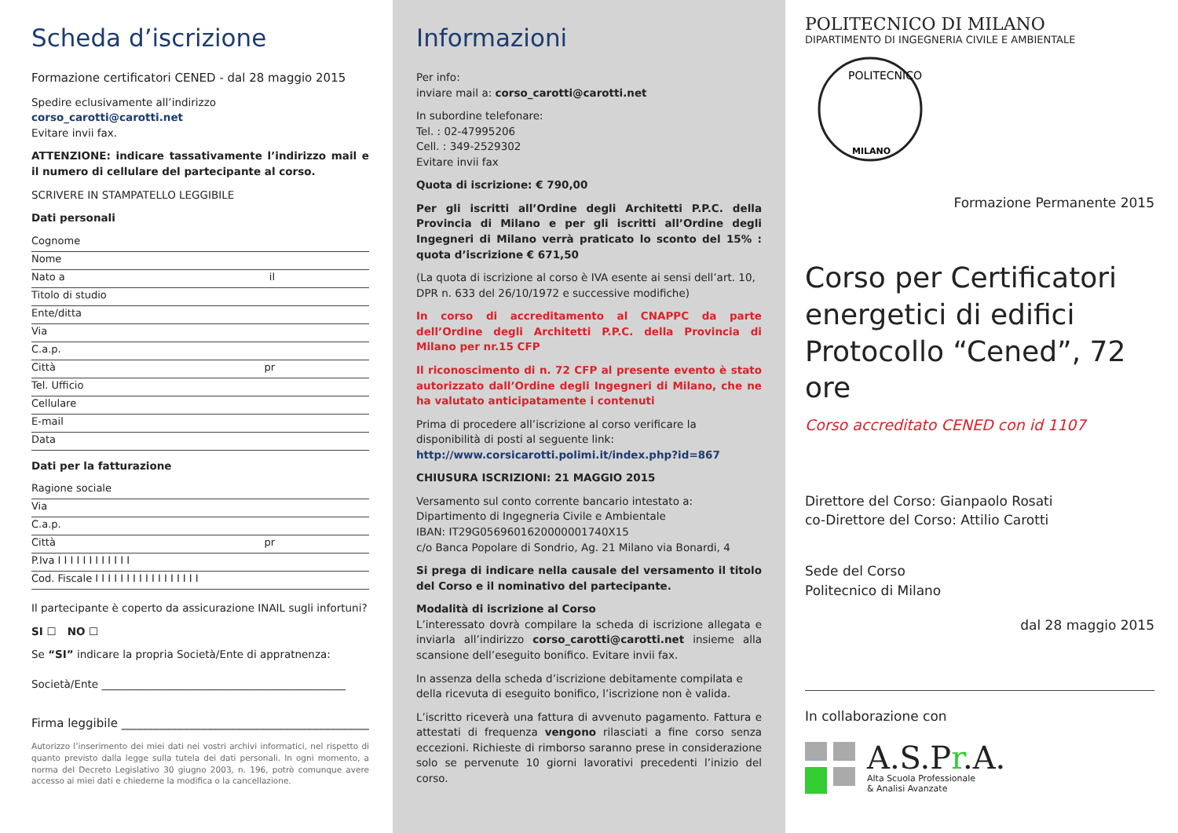Scheda d’iscrizione
Formazione certificatori CENED - dal 28 maggio 2015
Spedire eclusivamente all’indirizzo corso_carotti@carotti.net
Evitare invii fax.
ATTENZIONE: indicare tassativamente l’indirizzo mail e il numero di cellulare del partecipante al corso.
SCRIVERE IN STAMPATELLO LEGGIBILE
Dati personali
Cognome
Nome
Nato a il
Titolo di studio
Ente/ditta
Via
C.a.p.
Città pr
Tel. Ufficio
Cellulare
E-mail
Data
Dati per la fatturazione
Ragione sociale
Via
C.a.p.
Città pr
P.Iva I I I I I I I I I I I I
Cod. Fiscale I I I I I I I I I I I I I I I I I
Il partecipante è coperto da assicurazione INAIL sugli infortuni?
SI ☐ NO ☐
Se “SI” indicare la propria Società/Ente di appratnenza:
Società/Ente ______________________________________________
Firma leggibile __________________________________________
Autorizzo l’inserimento dei miei dati nei vostri archivi informatici, nel rispetto di quanto previsto dalla legge sulla tutela dei dati personali. In ogni momento, a norma del Decreto Legislativo 30 giugno 2003, n. 196, potrò comunque avere accesso ai miei dati e chiederne la modifica o la cancellazione.
Informazioni
Per info:
inviare mail a: corso_carotti@carotti.net
In subordine telefonare:
Tel. : 02-47995206
Cell. : 349-2529302
Evitare invii fax
Quota di iscrizione: € 790,00
Per gli iscritti all’Ordine degli Architetti P.P.C. della Provincia di Milano e per gli iscritti all’Ordine degli Ingegneri di Milano verrà praticato lo sconto del 15% : quota d’iscrizione € 671,50
(La quota di iscrizione al corso è IVA esente ai sensi dell’art. 10, DPR n. 633 del 26/10/1972 e successive modifiche)
In corso di accreditamento al CNAPPC da parte dell’Ordine degli Architetti P.P.C. della Provincia di Milano per nr.15 CFP
Il riconoscimento di n. 72 CFP al presente evento è stato autorizzato dall’Ordine degli Ingegneri di Milano, che ne ha valutato anticipatamente i contenuti
Prima di procedere all’iscrizione al corso verificare la disponibilità di posti al seguente link:
http://www.corsicarotti.polimi.it/index.php?id=867
CHIUSURA ISCRIZIONI: 21 MAGGIO 2015
Versamento sul conto corrente bancario intestato a:
Dipartimento di Ingegneria Civile e Ambientale
IBAN: IT29G0569601620000001740X15
c/o Banca Popolare di Sondrio, Ag. 21 Milano via Bonardi, 4
Si prega di indicare nella causale del versamento il titolo del Corso e il nominativo del partecipante.
Modalità di iscrizione al Corso
L’interessato dovrà compilare la scheda di iscrizione allegata e inviarla all’indirizzo corso_carotti@carotti.net insieme alla scansione dell’eseguito bonifico. Evitare invii fax.
In assenza della scheda d’iscrizione debitamente compilata e della ricevuta di eseguito bonifico, l’iscrizione non è valida.
L’iscritto riceverà una fattura di avvenuto pagamento. Fattura e attestati di frequenza vengono rilasciati a fine corso senza eccezioni. Richieste di rimborso saranno prese in considerazione solo se pervenute 10 giorni lavorativi precedenti l’inizio del corso.
POLITECNICO DI MILANO
DIPARTIMENTO DI INGEGNERIA CIVILE E AMBIENTALE
POLITECNICO
MILANO
Formazione Permanente 2015
Corso per Certificatori energetici di edifici Protocollo “Cened”, 72 ore
Corso accreditato CENED con id 1107
Direttore del Corso: Gianpaolo Rosati
co-Direttore del Corso: Attilio Carotti
Sede del Corso
Politecnico di Milano
dal 28 maggio 2015
In collaborazione con
A.S.Pr.A.
Alta Scuola Professionale
& Analisi Avanzate